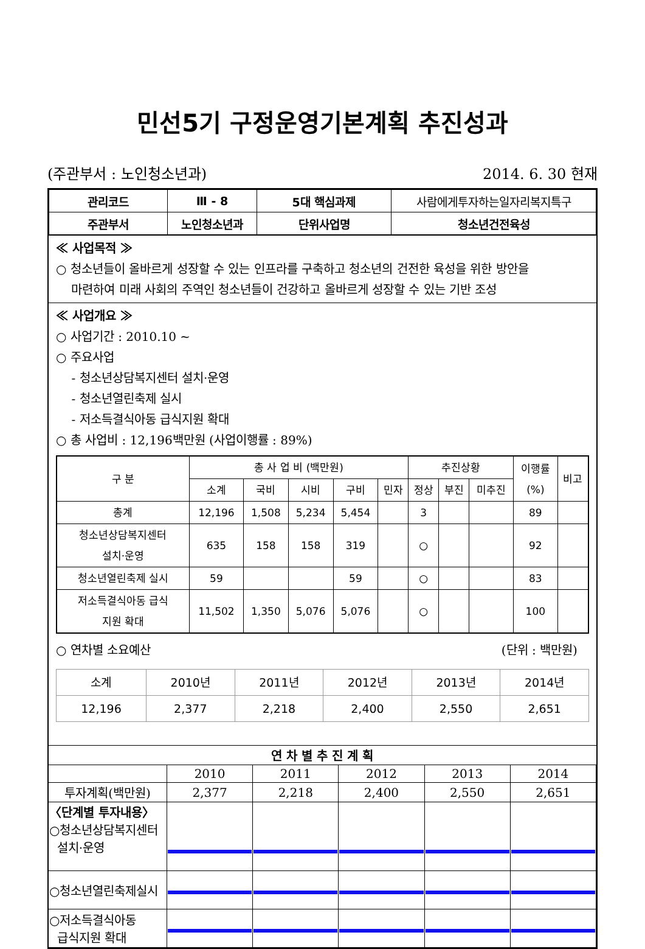민선5기 구정운영기본계획 추진성과
(주관부서 : 노인청소년과) 2014. 6. 30 현재
| 관리코드 | Ⅲ - 8 | 5대 핵심과제 | 사람에게투자하는일자리복지특구 |
| 주관부서 | 노인청소년과 | 단위사업명 | 청소년건전육성 |
≪ 사업목적 ≫
○ 청소년들이 올바르게 성장할 수 있는 인프라를 구축하고 청소년의 건전한 육성을 위한 방안을
마련하여 미래 사회의 주역인 청소년들이 건강하고 올바르게 성장할 수 있는 기반 조성
≪ 사업개요 ≫
○ 사업기간 : 2010.10 ~
○ 주요사업
- 청소년상담복지센터 설치·운영
- 청소년열린축제 실시
- 저소득결식아동 급식지원 확대
○ 총 사업비 : 12,196백만원 (사업이행률 : 89%)
| 구 분 | 총 사 업 비 (백만원) | | | | | 추진상황 | | | 이행률 (%) | 비고 |
| --- | --- | --- | --- | --- | --- | --- | --- | --- | --- | --- |
| | 소계 | 국비 | 시비 | 구비 | 민자 | 정상 | 부진 | 미추진 | | |
| 총계 | 12,196 | 1,508 | 5,234 | 5,454 | | 3 | | | 89 | |
| 청소년상담복지센터 설치·운영 | 635 | 158 | 158 | 319 | | ○ | | | 92 | |
| 청소년열린축제 실시 | 59 | | | 59 | | ○ | | | 83 | |
| 저소득결식아동 급식 지원 확대 | 11,502 | 1,350 | 5,076 | 5,076 | | ○ | | | 100 | |
○ 연차별 소요예산 (단위 : 백만원)
| 소계 | 2010년 | 2011년 | 2012년 | 2013년 | 2014년 |
| 12,196 | 2,377 | 2,218 | 2,400 | 2,550 | 2,651 |
| 연 차 별 추 진 계 획 | | | | | |
| | 2010 | 2011 | 2012 | 2013 | 2014 |
| 투자계획(백만원) | 2,377 | 2,218 | 2,400 | 2,550 | 2,651 |
| 〈단계별 투자내용〉 ○청소년상담복지센터 설치·운영 | | | | | |
| ○청소년열린축제실시 | | | | | |
| ○저소득결식아동 급식지원 확대 | | | | | |